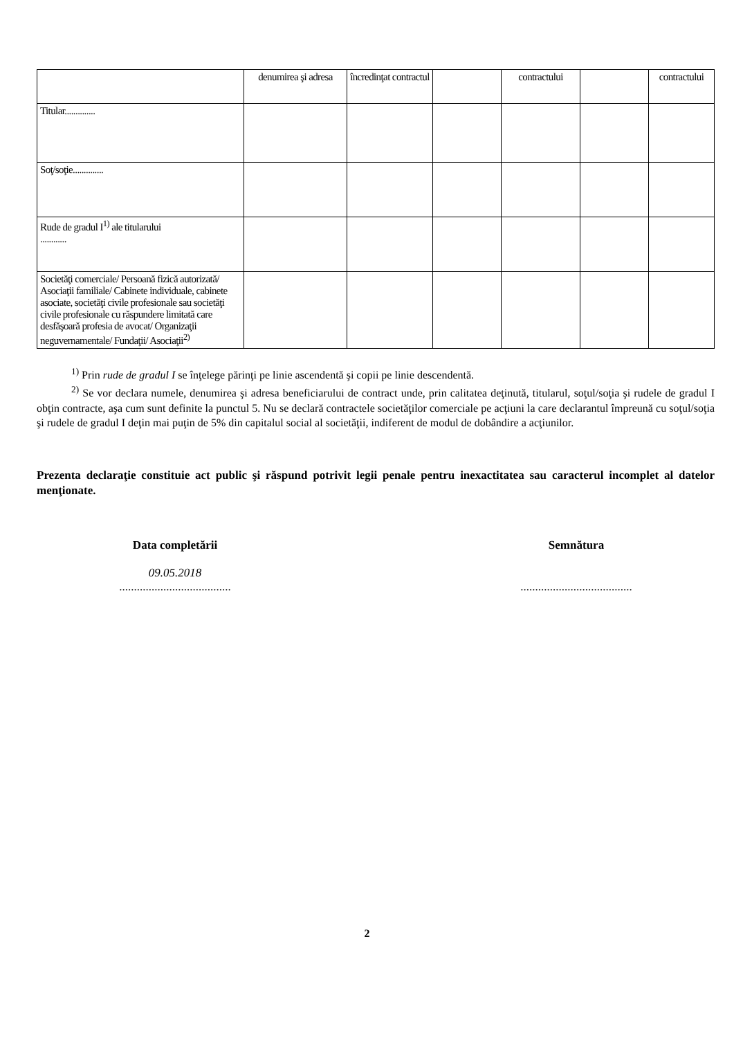| | denumirea şi adresa | încredinţat contractul | | contractului | | contractului |
| Titular.............. | | | | | | |
| Soţ/soţie.............. | | | | | | |
| Rude de gradul I<sup>1)</sup> ale titularului ............ | | | | | | |
| Societăţi comerciale/ Persoană fizică autorizată/ Asociaţii familiale/ Cabinete individuale, cabinete asociate, societăţi civile profesionale sau societăţi civile profesionale cu răspundere limitată care desfăşoară profesia de avocat/ Organizaţii neguvernamentale/ Fundaţii/ Asociaţii<sup>2)</sup> | | | | | | |
<sup>1)</sup> Prin rude de gradul I se înţelege părinţi pe linie ascendentă şi copii pe linie descendentă.
<sup>2)</sup> Se vor declara numele, denumirea şi adresa beneficiarului de contract unde, prin calitatea deţinută, titularul, soţul/soţia şi rudele de gradul I obţin contracte, aşa cum sunt definite la punctul 5. Nu se declară contractele societăţilor comerciale pe acţiuni la care declarantul împreună cu soţul/soţia şi rudele de gradul I deţin mai puţin de 5% din capitalul social al societăţii, indiferent de modul de dobândire a acţiunilor.
Prezenta declaraţie constituie act public şi răspund potrivit legii penale pentru inexactitatea sau caracterul incomplet al datelor menţionate.
Data completării
09.05.2018
......................................
Semnătura
......................................
2